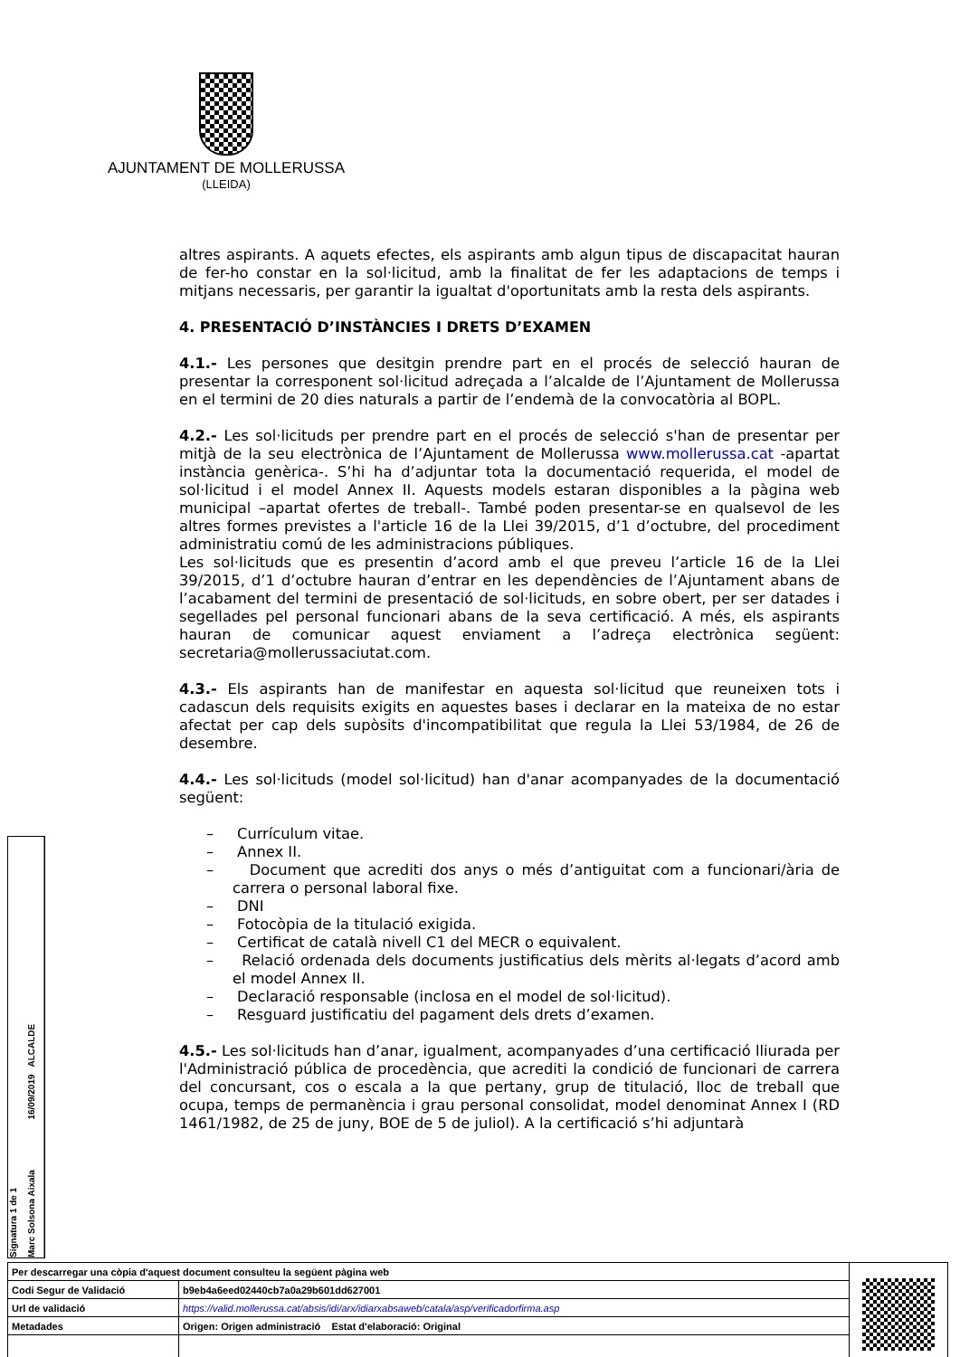AJUNTAMENT DE MOLLERUSSA
(LLEIDA)
altres aspirants. A aquets efectes, els aspirants amb algun tipus de discapacitat hauran de fer-ho constar en la sol·licitud, amb la finalitat de fer les adaptacions de temps i mitjans necessaris, per garantir la igualtat d'oportunitats amb la resta dels aspirants.
4. PRESENTACIÓ D’INSTÀNCIES I DRETS D’EXAMEN
4.1.- Les persones que desitgin prendre part en el procés de selecció hauran de presentar la corresponent sol·licitud adreçada a l’alcalde de l’Ajuntament de Mollerussa en el termini de 20 dies naturals a partir de l’endemà de la convocatòria al BOPL.
4.2.- Les sol·licituds per prendre part en el procés de selecció s'han de presentar per mitjà de la seu electrònica de l’Ajuntament de Mollerussa www.mollerussa.cat -apartat instància genèrica-. S’hi ha d’adjuntar tota la documentació requerida, el model de sol·licitud i el model Annex II. Aquests models estaran disponibles a la pàgina web municipal –apartat ofertes de treball-. També poden presentar-se en qualsevol de les altres formes previstes a l'article 16 de la Llei 39/2015, d’1 d’octubre, del procediment administratiu comú de les administracions públiques.
Les sol·licituds que es presentin d’acord amb el que preveu l’article 16 de la Llei 39/2015, d’1 d’octubre hauran d’entrar en les dependències de l’Ajuntament abans de l’acabament del termini de presentació de sol·licituds, en sobre obert, per ser datades i segellades pel personal funcionari abans de la seva certificació. A més, els aspirants hauran de comunicar aquest enviament a l’adreça electrònica següent: secretaria@mollerussaciutat.com.
4.3.- Els aspirants han de manifestar en aquesta sol·licitud que reuneixen tots i cadascun dels requisits exigits en aquestes bases i declarar en la mateixa de no estar afectat per cap dels supòsits d'incompatibilitat que regula la Llei 53/1984, de 26 de desembre.
4.4.- Les sol·licituds (model sol·licitud) han d'anar acompanyades de la documentació següent:
– Currículum vitae.
– Annex II.
– Document que acrediti dos anys o més d’antiguitat com a funcionari/ària de carrera o personal laboral fixe.
– DNI
– Fotocòpia de la titulació exigida.
– Certificat de català nivell C1 del MECR o equivalent.
– Relació ordenada dels documents justificatius dels mèrits al·legats d’acord amb el model Annex II.
– Declaració responsable (inclosa en el model de sol·licitud).
– Resguard justificatiu del pagament dels drets d’examen.
4.5.- Les sol·licituds han d’anar, igualment, acompanyades d’una certificació lliurada per l'Administració pública de procedència, que acrediti la condició de funcionari de carrera del concursant, cos o escala a la que pertany, grup de titulació, lloc de treball que ocupa, temps de permanència i grau personal consolidat, model denominat Annex I (RD 1461/1982, de 25 de juny, BOE de 5 de juliol). A la certificació s’hi adjuntarà
Signatura 1 de 1
Marc Solsona Aixala 16/09/2019 ALCALDE
| Per descarregar una còpia d'aquest document consulteu la següent pàgina web | | |
| Codi Segur de Validació | b9eb4a6eed02440cb7a0a29b601dd627001 | |
| Url de validació | https://valid.mollerussa.cat/absis/idi/arx/idiarxabsaweb/catala/asp/verificadorfirma.asp | |
| Metadades | Origen: Origen administració Estat d'elaboració: Original | |